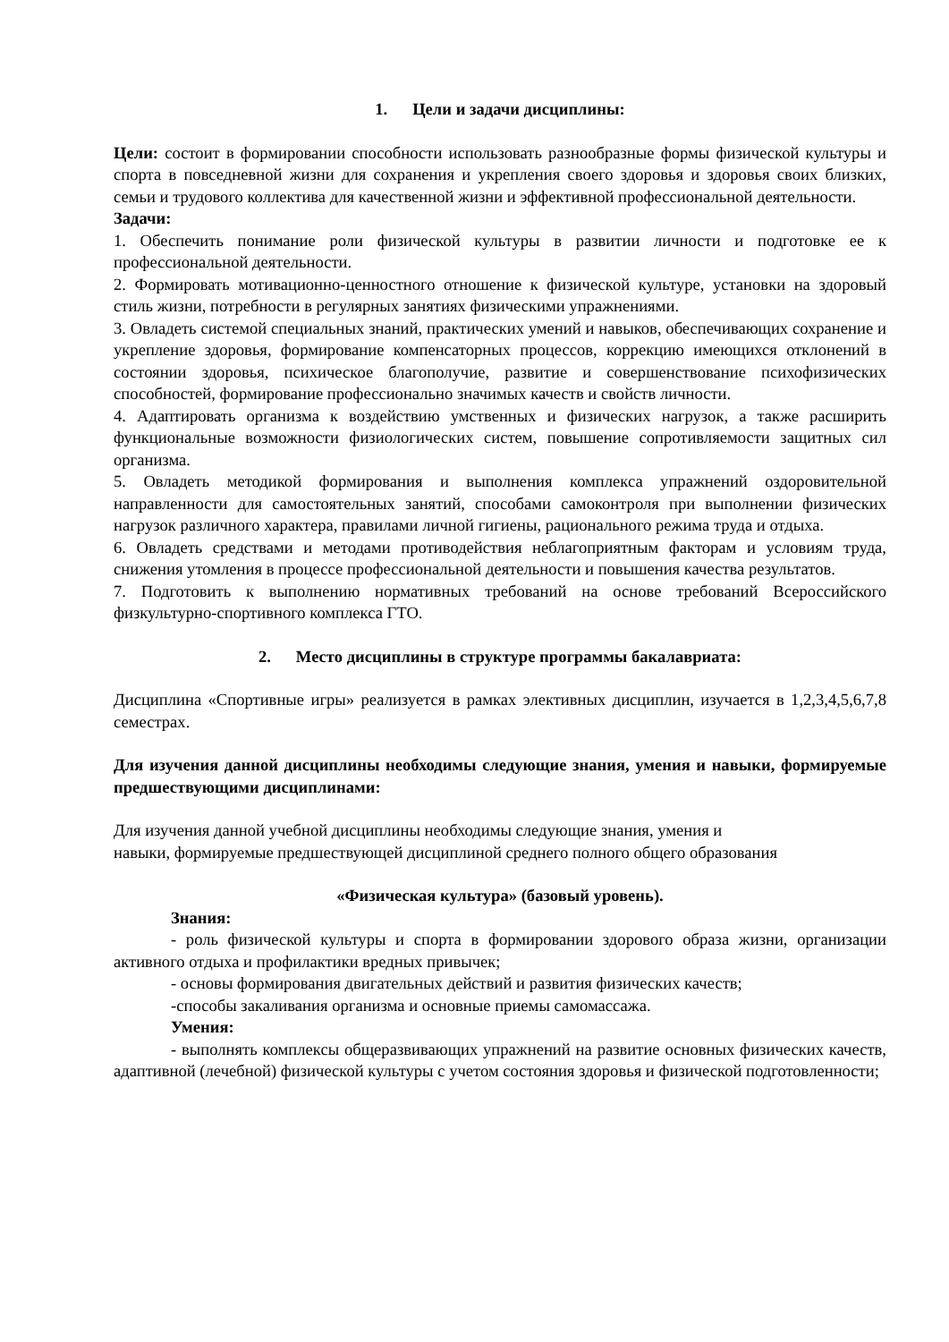1. Цели и задачи дисциплины:
Цели: состоит в формировании способности использовать разнообразные формы физической культуры и спорта в повседневной жизни для сохранения и укрепления своего здоровья и здоровья своих близких, семьи и трудового коллектива для качественной жизни и эффективной профессиональной деятельности.
Задачи:
1. Обеспечить понимание роли физической культуры в развитии личности и подготовке ее к профессиональной деятельности.
2. Формировать мотивационно-ценностного отношение к физической культуре, установки на здоровый стиль жизни, потребности в регулярных занятиях физическими упражнениями.
3. Овладеть системой специальных знаний, практических умений и навыков, обеспечивающих сохранение и укрепление здоровья, формирование компенсаторных процессов, коррекцию имеющихся отклонений в состоянии здоровья, психическое благополучие, развитие и совершенствование психофизических способностей, формирование профессионально значимых качеств и свойств личности.
4. Адаптировать организма к воздействию умственных и физических нагрузок, а также расширить функциональные возможности физиологических систем, повышение сопротивляемости защитных сил организма.
5. Овладеть методикой формирования и выполнения комплекса упражнений оздоровительной направленности для самостоятельных занятий, способами самоконтроля при выполнении физических нагрузок различного характера, правилами личной гигиены, рационального режима труда и отдыха.
6. Овладеть средствами и методами противодействия неблагоприятным факторам и условиям труда, снижения утомления в процессе профессиональной деятельности и повышения качества результатов.
7. Подготовить к выполнению нормативных требований на основе требований Всероссийского физкультурно-спортивного комплекса ГТО.
2. Место дисциплины в структуре программы бакалавриата:
Дисциплина «Спортивные игры» реализуется в рамках элективных дисциплин, изучается в 1,2,3,4,5,6,7,8 семестрах.
Для изучения данной дисциплины необходимы следующие знания, умения и навыки, формируемые предшествующими дисциплинами:
Для изучения данной учебной дисциплины необходимы следующие знания, умения и
навыки, формируемые предшествующей дисциплиной среднего полного общего образования
«Физическая культура» (базовый уровень).
Знания:
- роль физической культуры и спорта в формировании здорового образа жизни, организации активного отдыха и профилактики вредных привычек;
- основы формирования двигательных действий и развития физических качеств;
-способы закаливания организма и основные приемы самомассажа.
Умения:
- выполнять комплексы общеразвивающих упражнений на развитие основных физических качеств, адаптивной (лечебной) физической культуры с учетом состояния здоровья и физической подготовленности;